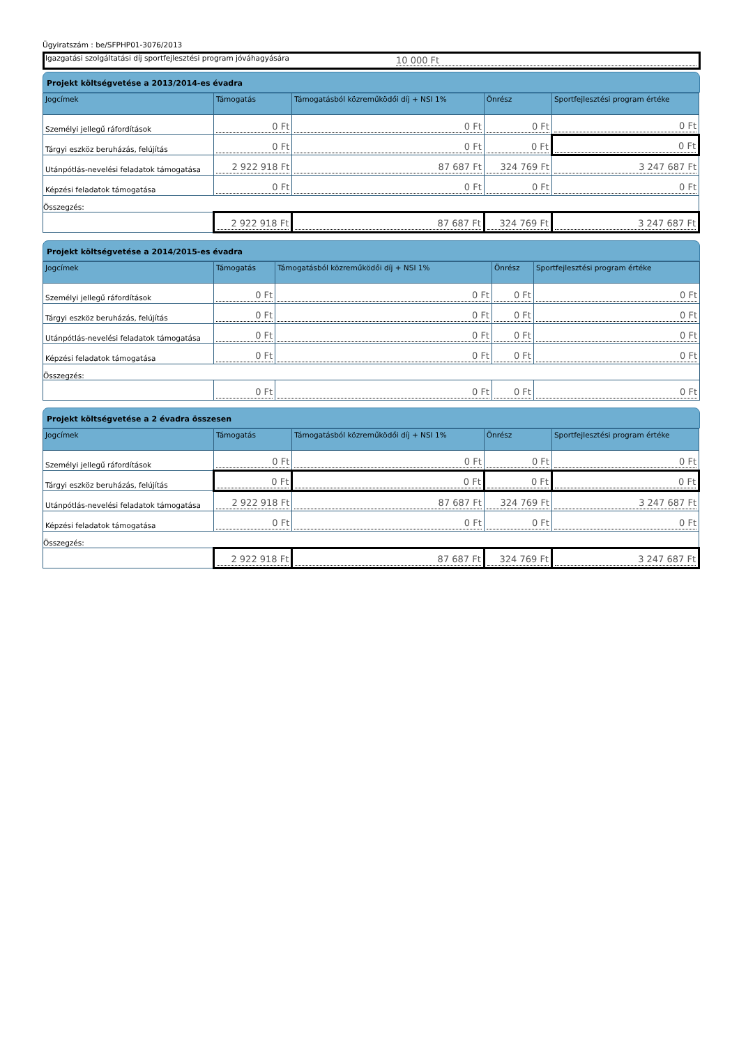Ügyiratszám : be/SFPHP01-3076/2013
Igazgatási szolgáltatási díj sportfejlesztési program jóváhagyására
10 000 Ft
Projekt költségvetése a 2013/2014-es évadra
| Jogcímek | Támogatás | Támogatásból közreműködői díj + NSI 1% | Önrész | Sportfejlesztési program értéke |
| --- | --- | --- | --- | --- |
| Személyi jellegű ráfordítások | 0 Ft | 0 Ft | 0 Ft | 0 Ft |
| Tárgyi eszköz beruházás, felújítás | 0 Ft | 0 Ft | 0 Ft | 0 Ft |
| Utánpótlás-nevelési feladatok támogatása | 2 922 918 Ft | 87 687 Ft | 324 769 Ft | 3 247 687 Ft |
| Képzési feladatok támogatása | 0 Ft | 0 Ft | 0 Ft | 0 Ft |
| Összegzés: | | | | |
| | 2 922 918 Ft | 87 687 Ft | 324 769 Ft | 3 247 687 Ft |
Projekt költségvetése a 2014/2015-es évadra
| Jogcímek | Támogatás | Támogatásból közreműködői díj + NSI 1% | Önrész | Sportfejlesztési program értéke |
| --- | --- | --- | --- | --- |
| Személyi jellegű ráfordítások | 0 Ft | 0 Ft | 0 Ft | 0 Ft |
| Tárgyi eszköz beruházás, felújítás | 0 Ft | 0 Ft | 0 Ft | 0 Ft |
| Utánpótlás-nevelési feladatok támogatása | 0 Ft | 0 Ft | 0 Ft | 0 Ft |
| Képzési feladatok támogatása | 0 Ft | 0 Ft | 0 Ft | 0 Ft |
| Összegzés: | | | | |
| | 0 Ft | 0 Ft | 0 Ft | 0 Ft |
Projekt költségvetése a 2 évadra összesen
| Jogcímek | Támogatás | Támogatásból közreműködői díj + NSI 1% | Önrész | Sportfejlesztési program értéke |
| --- | --- | --- | --- | --- |
| Személyi jellegű ráfordítások | 0 Ft | 0 Ft | 0 Ft | 0 Ft |
| Tárgyi eszköz beruházás, felújítás | 0 Ft | 0 Ft | 0 Ft | 0 Ft |
| Utánpótlás-nevelési feladatok támogatása | 2 922 918 Ft | 87 687 Ft | 324 769 Ft | 3 247 687 Ft |
| Képzési feladatok támogatása | 0 Ft | 0 Ft | 0 Ft | 0 Ft |
| Összegzés: | | | | |
| | 2 922 918 Ft | 87 687 Ft | 324 769 Ft | 3 247 687 Ft |